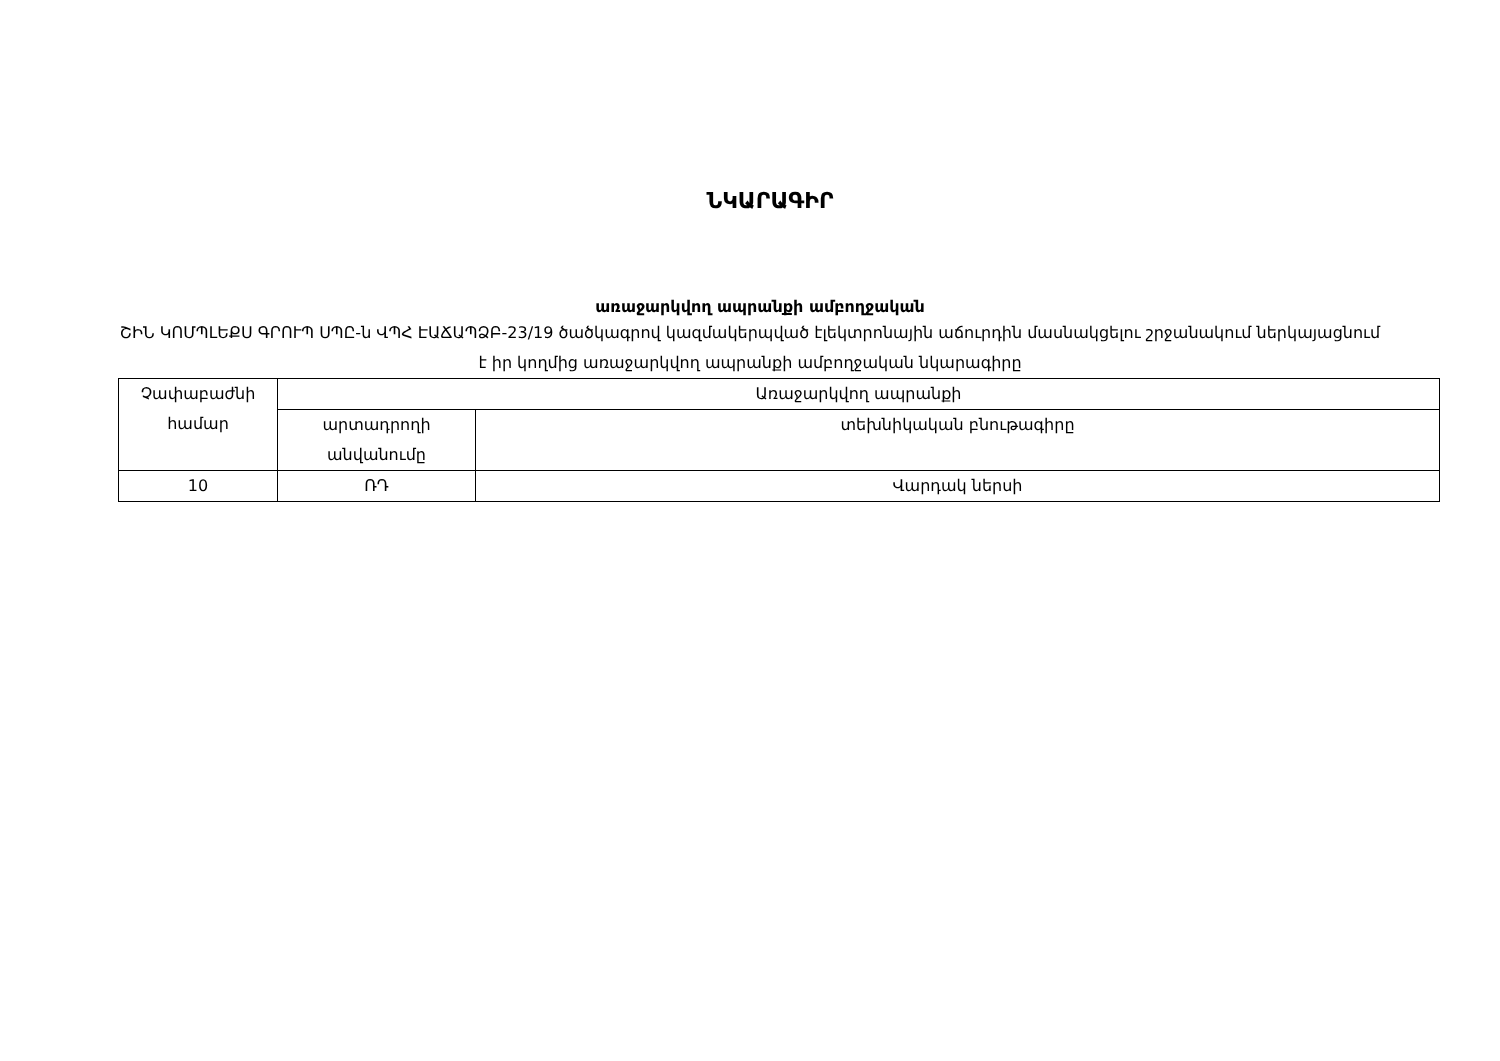ՆԿԱՐԱԳԻՐ
առաջարկվող ապրանքի ամբողջական
ՇԻՆ ԿՈՄՊԼԵՔՍ ԳՐՈՒՊ ՍՊԸ-ն ՎՊՀ ԷԱՃԱՊՁԲ-23/19 ծածկագրով կազմակերպված էլեկտրոնային աճուրդին մասնակցելու շրջանակում ներկայացնում է իր կողմից առաջարկվող ապրանքի ամբողջական նկարագիրը
| Չափաբաժնի համար | Առաջարկվող ապրանքի | |
| | արտադրողի անվանումը | տեխնիկական բնութագիրը |
| 10 | ՌԴ | Վարդակ ներսի |